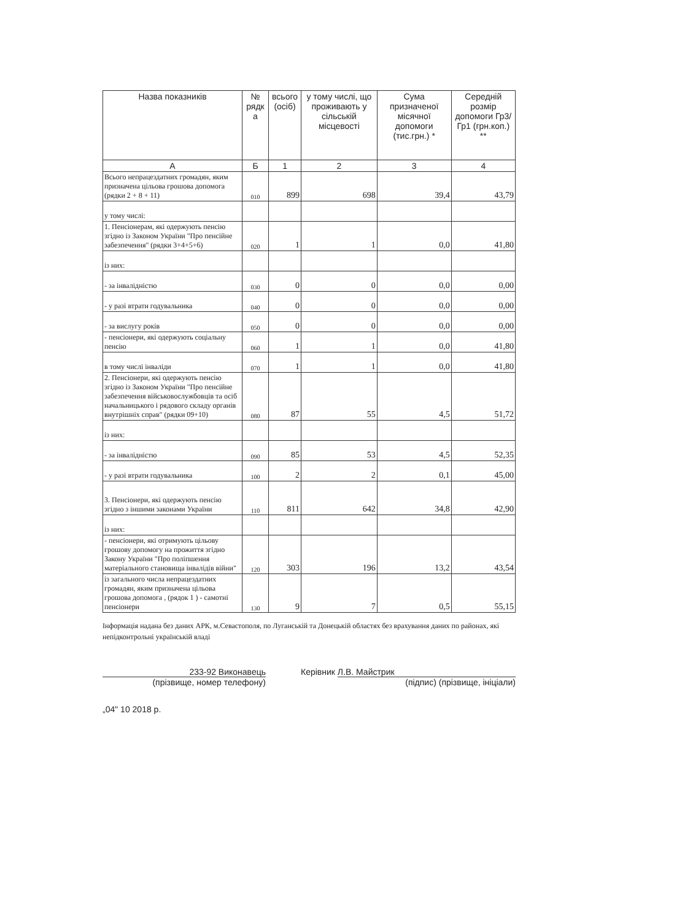| Назва показників | № рядк а | всього (осіб) | у тому числі, що проживають у сільській місцевості | Сума призначеної місячної допомоги (тис.грн.) * | Середній розмір допомоги Гр3/Гр1 (грн.коп.) ** |
| --- | --- | --- | --- | --- | --- |
| А | Б | 1 | 2 | 3 | 4 |
| Всього непрацездатних громадян, яким призначена цільова грошова допомога (рядки 2 + 8 + 11) | 010 | 899 | 698 | 39,4 | 43,79 |
| у тому числі: | | | | | |
| 1. Пенсіонерам, які одержують пенсію згідно із Законом України "Про пенсійне забезпечення" (рядки 3+4+5+6) | 020 | 1 | 1 | 0,0 | 41,80 |
| із них: | | | | | |
| - за інвалідністю | 030 | 0 | 0 | 0,0 | 0,00 |
| - у разі втрати годувальника | 040 | 0 | 0 | 0,0 | 0,00 |
| - за вислугу років | 050 | 0 | 0 | 0,0 | 0,00 |
| - пенсіонери, які одержують соціальну пенсію | 060 | 1 | 1 | 0,0 | 41,80 |
| в тому числі інваліди | 070 | 1 | 1 | 0,0 | 41,80 |
| 2. Пенсіонери, які одержують пенсію згідно із Законом України "Про пенсійне забезпечення військовослужбовців та осіб начальницького і рядового складу органів внутрішніх справ" (рядки 09+10) | 080 | 87 | 55 | 4,5 | 51,72 |
| із них: | | | | | |
| - за інвалідністю | 090 | 85 | 53 | 4,5 | 52,35 |
| - у разі втрати годувальника | 100 | 2 | 2 | 0,1 | 45,00 |
| 3. Пенсіонери, які одержують пенсію згідно з іншими законами України | 110 | 811 | 642 | 34,8 | 42,90 |
| із них: | | | | | |
| - пенсіонери, які отримують цільову грошову допомогу на прожиття згідно Закону України "Про поліпшення матеріального становища інвалідів війни" | 120 | 303 | 196 | 13,2 | 43,54 |
| із загального числа непрацездатних громадян, яким призначена цільова грошова допомога , (рядок 1 ) - самотні пенсіонери | 130 | 9 | 7 | 0,5 | 55,15 |
Інформація надана без даних АРК, м.Севастополя, по Луганській та Донецькій областях без врахування даних по районах, які непідконтрольні українській владі
233-92 Виконавець
(прізвище, номер телефону)
„04" 10 2018 р.
Керівник Л.В. Майстрик
(підпис) (прізвище, ініціали)